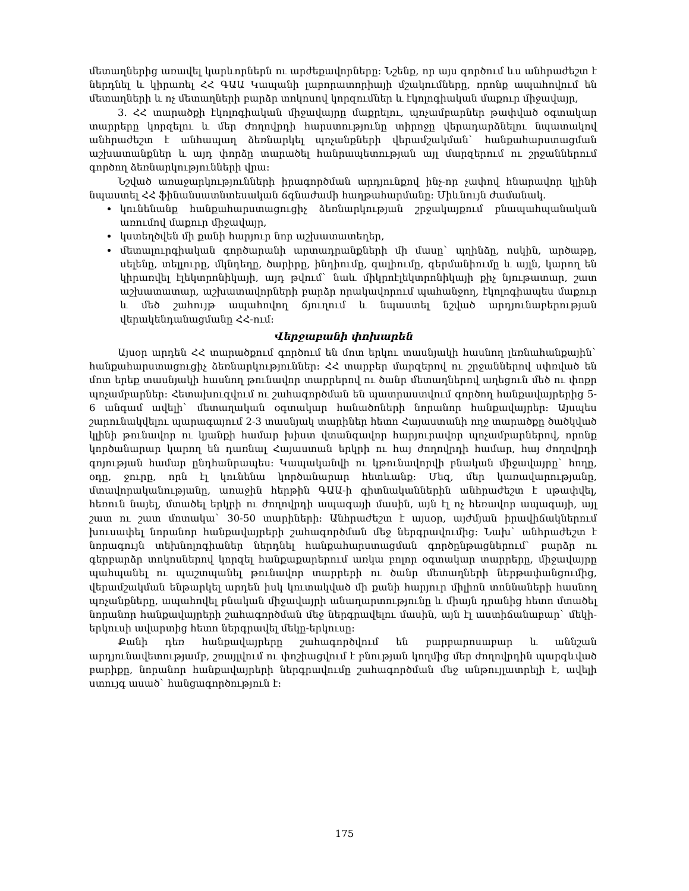մետաղներից առավել կարևորներն ու արժեքավորները: Նշենք, որ այս գործում ևս անհրաժեշտ է ներդնել և կիրառել ՀՀ ԳԱԱ Կապանի լաբորատորիայի մշակումները, որոնք ապահովում են մետաղների և ոչ մետաղների բարձր տոկոսով կորզումներ և էկոլոգիական մաքուր միջավայր,
3. ՀՀ տարածքի էկոլոգիական միջավայրը մաքրելու, պոչամբարներ թափված օգտակար տարրերը կորզելու և մեր ժողովրդի հարստությունը տիրոջը վերադարձնելու նպատակով անհրաժեշտ է անհապաղ ձեռնարկել պոչանքների վերամշակման` հանքահարստացման աշխատանքներ և այդ փորձը տարածել հանրապետության այլ մարզերում ու շրջաններում գործող ձեռնարկությունների վրա:
Նշված առաջարկությունների իրագործման արդյունքով ինչ-որ չափով հնարավոր կլինի նպաստել ՀՀ ֆինանսատնտեսական ճգնաժամի հաղթահարմանը: Միևնույն ժամանակ.
կունենանք հանքահարստացուցիչ ձեռնարկության շրջակայքում բնապահպանական առումով մաքուր միջավայր,
կստեղծվեն մի քանի հարյուր նոր աշխատատեղեր,
մետալուրգիական գործարանի արտադրանքների մի մասը` պղինձը, ոսկին, արծաթը, սելենը, տելլուրը, մկնդեղը, ծարիրը, ինդիումը, գալիումը, գերմանիումը և այլն, կարող են կիրառվել էլեկտրոնիկայի, այդ թվում` նաև միկրոէլեկտրոնիկայի քիչ նյութատար, շատ աշխատատար, աշխատավորների բարձր որակավորում պահանջող, էկոլոգիապես մաքուր և մեծ շահույթ ապահովող ճյուղում և նպաստել նշված արդյունաբերության վերակենդանացմանը ՀՀ-ում:
Վերջաբանի փոխարեն
Այսօր արդեն ՀՀ տարածքում գործում են մոտ երկու տասնյակի հասնող լեռնահանքային` հանքահարստացուցիչ ձեռնարկություններ: ՀՀ տարբեր մարզերով ու շրջաններով սփռված են մոտ երեք տասնյակի հասնող թունավոր տարրերով ու ծանր մետաղներով աղեցուն մեծ ու փոքր պոչամբարներ: Հետախուզվում ու շահագործման են պատրաստվում գործող հանքավայրերից 5-6 անգամ ավելի` մետաղական օգտակար հանածոների նորանոր հանքավայրեր: Այսպես շարունակվելու պարագայում 2-3 տասնյակ տարիներ հետո Հայաստանի ողջ տարածքը ծածկված կլինի թունավոր ու կյանքի համար խիստ վտանգավոր հարյուրավոր պոչամբարներով, որոնք կործանարար կարող են դառնալ Հայաստան երկրի ու հայ ժողովրդի համար, հայ ժողովրդի գոյության համար ընդհանրապես: Կապականվի ու կթունավորվի բնական միջավայրը` հողը, օդը, ջուրը, որն էլ կունենա կործանարար հետևանք: Մեզ, մեր կառավարությանը, մտավորականությանը, առաջին հերթին ԳԱԱ-ի գիտնականներին անհրաժեշտ է սթափվել, հեռուն նայել, մտածել երկրի ու ժողովրդի ապագայի մասին, այն էլ ոչ հեռավոր ապագայի, այլ շատ ու շատ մոտակա` 30-50 տարիների: Անհրաժեշտ է այսօր, այժմյան իրավիճակներում խուսափել նորանոր հանքավայրերի շահագործման մեջ ներգրավումից: Նախ` անհրաժեշտ է նորագույն տեխնոլոգիաներ ներդնել հանքահարստացման գործընթացներում` բարձր ու գերբարձր տոկոսներով կորզել հանքաքարերում առկա բոլոր օգտակար տարրերը, միջավայրը պահպանել ու պաշտպանել թունավոր տարրերի ու ծանր մետաղների ներթափանցումից, վերամշակման ենթարկել արդեն իսկ կուտակված մի քանի հարյուր միլիոն տոննաների հասնող պոչանքները, ապահովել բնական միջավայրի անաղարտությունը և միայն դրանից հետո մտածել նորանոր հանքավայրերի շահագործման մեջ ներգրավելու մասին, այն էլ աստիճանաբար` մեկի-երկուսի ավարտից հետո ներգրավել մեկը-երկուսը:
Քանի դեռ հանքավայրերը շահագործվում են բարբարոսաբար և աննշան արդյունավետությամբ, շռայլվում ու փոշիացվում է բնության կողմից մեր ժողովրդին պարգևված բարիքը, նորանոր հանքավայրերի ներգրավումը շահագործման մեջ անթույլատրելի է, ավելի ստույգ ասած` հանցագործություն է:
175